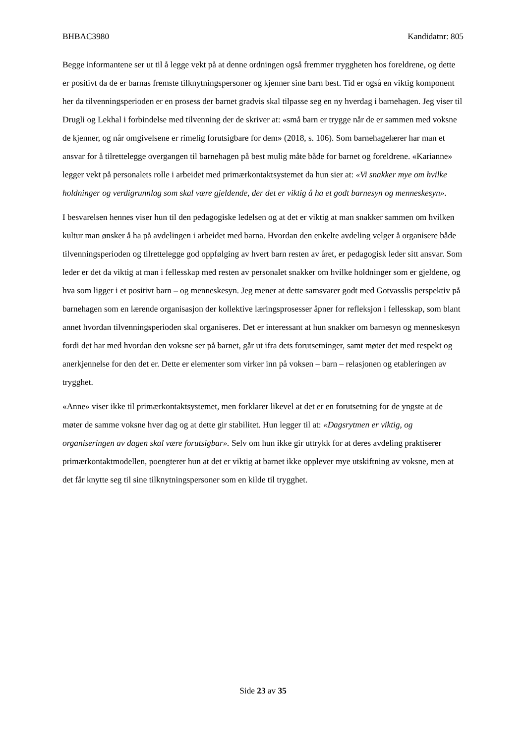BHBAC3980 Kandidatnr: 805
Begge informantene ser ut til å legge vekt på at denne ordningen også fremmer tryggheten hos foreldrene, og dette er positivt da de er barnas fremste tilknytningspersoner og kjenner sine barn best. Tid er også en viktig komponent her da tilvenningsperioden er en prosess der barnet gradvis skal tilpasse seg en ny hverdag i barnehagen. Jeg viser til Drugli og Lekhal i forbindelse med tilvenning der de skriver at: «små barn er trygge når de er sammen med voksne de kjenner, og når omgivelsene er rimelig forutsigbare for dem» (2018, s. 106). Som barnehagelærer har man et ansvar for å tilrettelegge overgangen til barnehagen på best mulig måte både for barnet og foreldrene. «Karianne» legger vekt på personalets rolle i arbeidet med primærkontaktsystemet da hun sier at: «Vi snakker mye om hvilke holdninger og verdigrunnlag som skal være gjeldende, der det er viktig å ha et godt barnesyn og menneskesyn».
I besvarelsen hennes viser hun til den pedagogiske ledelsen og at det er viktig at man snakker sammen om hvilken kultur man ønsker å ha på avdelingen i arbeidet med barna. Hvordan den enkelte avdeling velger å organisere både tilvenningsperioden og tilrettelegge god oppfølging av hvert barn resten av året, er pedagogisk leder sitt ansvar. Som leder er det da viktig at man i fellesskap med resten av personalet snakker om hvilke holdninger som er gjeldene, og hva som ligger i et positivt barn – og menneskesyn. Jeg mener at dette samsvarer godt med Gotvasslis perspektiv på barnehagen som en lærende organisasjon der kollektive læringsprosesser åpner for refleksjon i fellesskap, som blant annet hvordan tilvenningsperioden skal organiseres. Det er interessant at hun snakker om barnesyn og menneskesyn fordi det har med hvordan den voksne ser på barnet, går ut ifra dets forutsetninger, samt møter det med respekt og anerkjennelse for den det er. Dette er elementer som virker inn på voksen – barn – relasjonen og etableringen av trygghet.
«Anne» viser ikke til primærkontaktsystemet, men forklarer likevel at det er en forutsetning for de yngste at de møter de samme voksne hver dag og at dette gir stabilitet. Hun legger til at: «Dagsrytmen er viktig, og organiseringen av dagen skal være forutsigbar». Selv om hun ikke gir uttrykk for at deres avdeling praktiserer primærkontaktmodellen, poengterer hun at det er viktig at barnet ikke opplever mye utskiftning av voksne, men at det får knytte seg til sine tilknytningspersoner som en kilde til trygghet.
Side 23 av 35